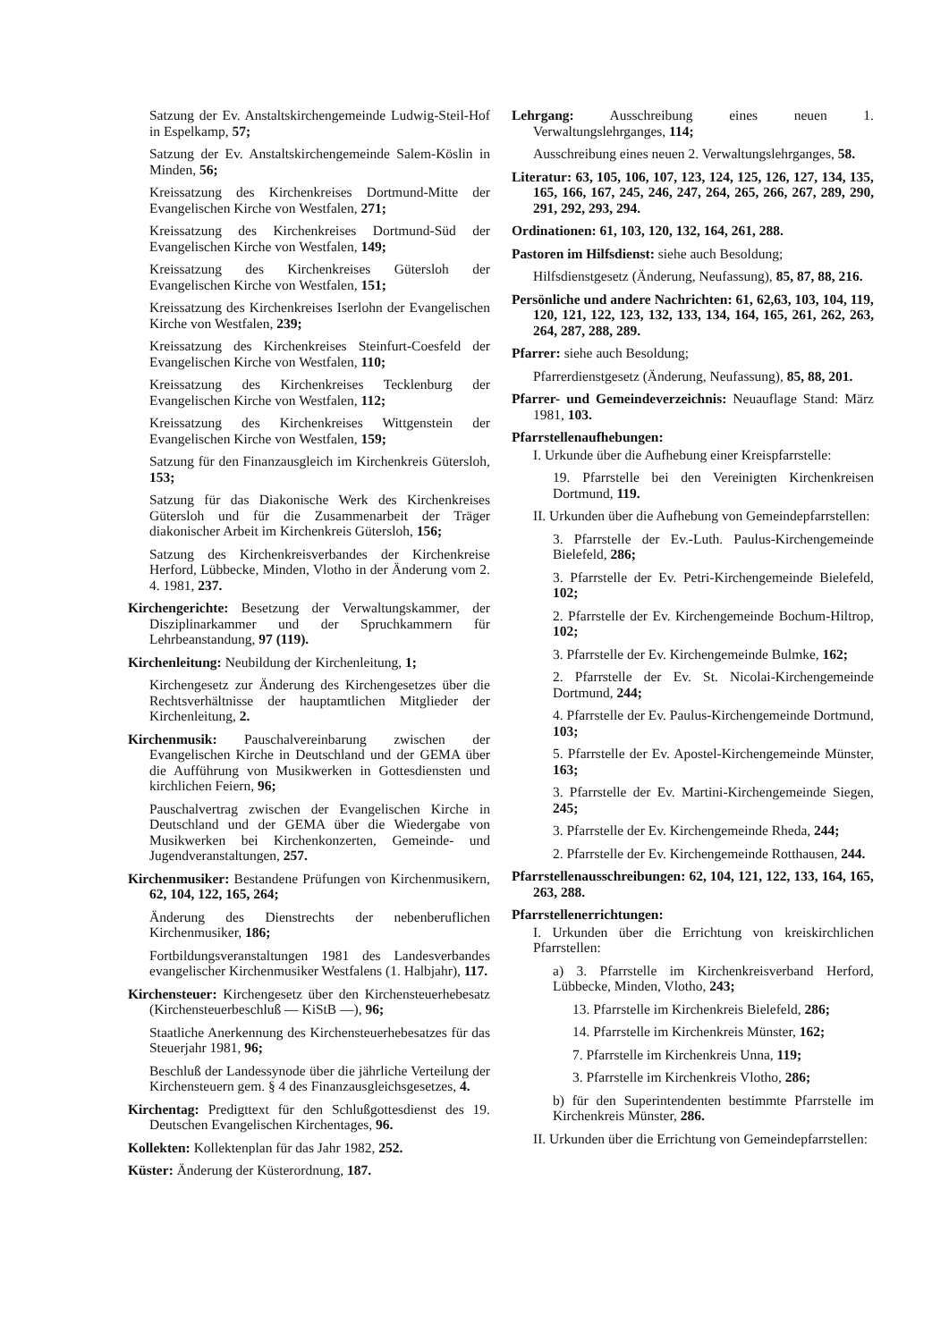Satzung der Ev. Anstaltskirchengemeinde Ludwig-Steil-Hof in Espelkamp, 57;
Satzung der Ev. Anstaltskirchengemeinde Salem-Köslin in Minden, 56;
Kreissatzung des Kirchenkreises Dortmund-Mitte der Evangelischen Kirche von Westfalen, 271;
Kreissatzung des Kirchenkreises Dortmund-Süd der Evangelischen Kirche von Westfalen, 149;
Kreissatzung des Kirchenkreises Gütersloh der Evangelischen Kirche von Westfalen, 151;
Kreissatzung des Kirchenkreises Iserlohn der Evangelischen Kirche von Westfalen, 239;
Kreissatzung des Kirchenkreises Steinfurt-Coesfeld der Evangelischen Kirche von Westfalen, 110;
Kreissatzung des Kirchenkreises Tecklenburg der Evangelischen Kirche von Westfalen, 112;
Kreissatzung des Kirchenkreises Wittgenstein der Evangelischen Kirche von Westfalen, 159;
Satzung für den Finanzausgleich im Kirchenkreis Gütersloh, 153;
Satzung für das Diakonische Werk des Kirchenkreises Gütersloh und für die Zusammenarbeit der Träger diakonischer Arbeit im Kirchenkreis Gütersloh, 156;
Satzung des Kirchenkreisverbandes der Kirchenkreise Herford, Lübbecke, Minden, Vlotho in der Änderung vom 2. 4. 1981, 237.
Kirchengerichte: Besetzung der Verwaltungskammer, der Disziplinarkammer und der Spruchkammern für Lehrbeanstandung, 97 (119).
Kirchenleitung: Neubildung der Kirchenleitung, 1;
Kirchengesetz zur Änderung des Kirchengesetzes über die Rechtsverhältnisse der hauptamtlichen Mitglieder der Kirchenleitung, 2.
Kirchenmusik: Pauschalvereinbarung zwischen der Evangelischen Kirche in Deutschland und der GEMA über die Aufführung von Musikwerken in Gottesdiensten und kirchlichen Feiern, 96;
Pauschalvertrag zwischen der Evangelischen Kirche in Deutschland und der GEMA über die Wiedergabe von Musikwerken bei Kirchenkonzerten, Gemeinde- und Jugendveranstaltungen, 257.
Kirchenmusiker: Bestandene Prüfungen von Kirchenmusikern, 62, 104, 122, 165, 264;
Änderung des Dienstrechts der nebenberuflichen Kirchenmusiker, 186;
Fortbildungsveranstaltungen 1981 des Landesverbandes evangelischer Kirchenmusiker Westfalens (1. Halbjahr), 117.
Kirchensteuer: Kirchengesetz über den Kirchensteuerhebesatz (Kirchensteuerbeschluß — KiStB —), 96;
Staatliche Anerkennung des Kirchensteuerhebesatzes für das Steuerjahr 1981, 96;
Beschluß der Landessynode über die jährliche Verteilung der Kirchensteuern gem. § 4 des Finanzausgleichsgesetzes, 4.
Kirchentag: Predigttext für den Schlußgottesdienst des 19. Deutschen Evangelischen Kirchentages, 96.
Kollekten: Kollektenplan für das Jahr 1982, 252.
Küster: Änderung der Küsterordnung, 187.
Lehrgang: Ausschreibung eines neuen 1. Verwaltungslehrganges, 114;
Ausschreibung eines neuen 2. Verwaltungslehrganges, 58.
Literatur: 63, 105, 106, 107, 123, 124, 125, 126, 127, 134, 135, 165, 166, 167, 245, 246, 247, 264, 265, 266, 267, 289, 290, 291, 292, 293, 294.
Ordinationen: 61, 103, 120, 132, 164, 261, 288.
Pastoren im Hilfsdienst: siehe auch Besoldung;
Hilfsdienstgesetz (Änderung, Neufassung), 85, 87, 88, 216.
Persönliche und andere Nachrichten: 61, 62,63, 103, 104, 119, 120, 121, 122, 123, 132, 133, 134, 164, 165, 261, 262, 263, 264, 287, 288, 289.
Pfarrer: siehe auch Besoldung;
Pfarrerdienstgesetz (Änderung, Neufassung), 85, 88, 201.
Pfarrer- und Gemeindeverzeichnis: Neuauflage Stand: März 1981, 103.
Pfarrstellenaufhebungen:
I. Urkunde über die Aufhebung einer Kreispfarrstelle:
19. Pfarrstelle bei den Vereinigten Kirchenkreisen Dortmund, 119.
II. Urkunden über die Aufhebung von Gemeindepfarrstellen:
3. Pfarrstelle der Ev.-Luth. Paulus-Kirchengemeinde Bielefeld, 286;
3. Pfarrstelle der Ev. Petri-Kirchengemeinde Bielefeld, 102;
2. Pfarrstelle der Ev. Kirchengemeinde Bochum-Hiltrop, 102;
3. Pfarrstelle der Ev. Kirchengemeinde Bulmke, 162;
2. Pfarrstelle der Ev. St. Nicolai-Kirchengemeinde Dortmund, 244;
4. Pfarrstelle der Ev. Paulus-Kirchengemeinde Dortmund, 103;
5. Pfarrstelle der Ev. Apostel-Kirchengemeinde Münster, 163;
3. Pfarrstelle der Ev. Martini-Kirchengemeinde Siegen, 245;
3. Pfarrstelle der Ev. Kirchengemeinde Rheda, 244;
2. Pfarrstelle der Ev. Kirchengemeinde Rotthausen, 244.
Pfarrstellenausschreibungen: 62, 104, 121, 122, 133, 164, 165, 263, 288.
Pfarrstellenerrichtungen:
I. Urkunden über die Errichtung von kreiskirchlichen Pfarrstellen:
a) 3. Pfarrstelle im Kirchenkreisverband Herford, Lübbecke, Minden, Vlotho, 243;
13. Pfarrstelle im Kirchenkreis Bielefeld, 286;
14. Pfarrstelle im Kirchenkreis Münster, 162;
7. Pfarrstelle im Kirchenkreis Unna, 119;
3. Pfarrstelle im Kirchenkreis Vlotho, 286;
b) für den Superintendenten bestimmte Pfarrstelle im Kirchenkreis Münster, 286.
II. Urkunden über die Errichtung von Gemeindepfarrstellen: